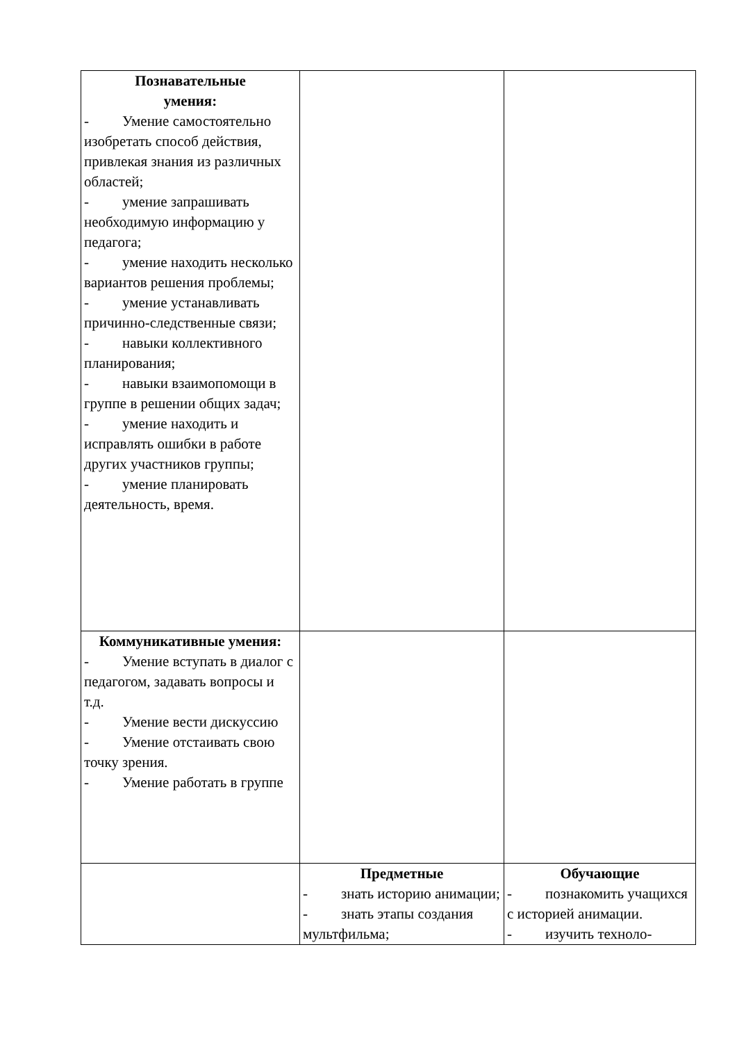| Познавательные умения: - Умение самостоятельно изобретать способ действия, привлекая знания из различных областей; - умение запрашивать необходимую информацию у педагога; - умение находить несколько вариантов решения проблемы; - умение устанавливать причинно-следственные связи; - навыки коллективного планирования; - навыки взаимопомощи в группе в решении общих задач; - умение находить и исправлять ошибки в работе других участников группы; - умение планировать деятельность, время. | | |
| Коммуникативные умения: - Умение вступать в диалог с педагогом, задавать вопросы и т.д. - Умение вести дискуссию - Умение отстаивать свою точку зрения. - Умение работать в группе | | |
| | Предметные - знать историю анимации; - знать этапы создания мультфильма; | Обучающие - познакомить учащихся с историей анимации. - изучить техноло- |